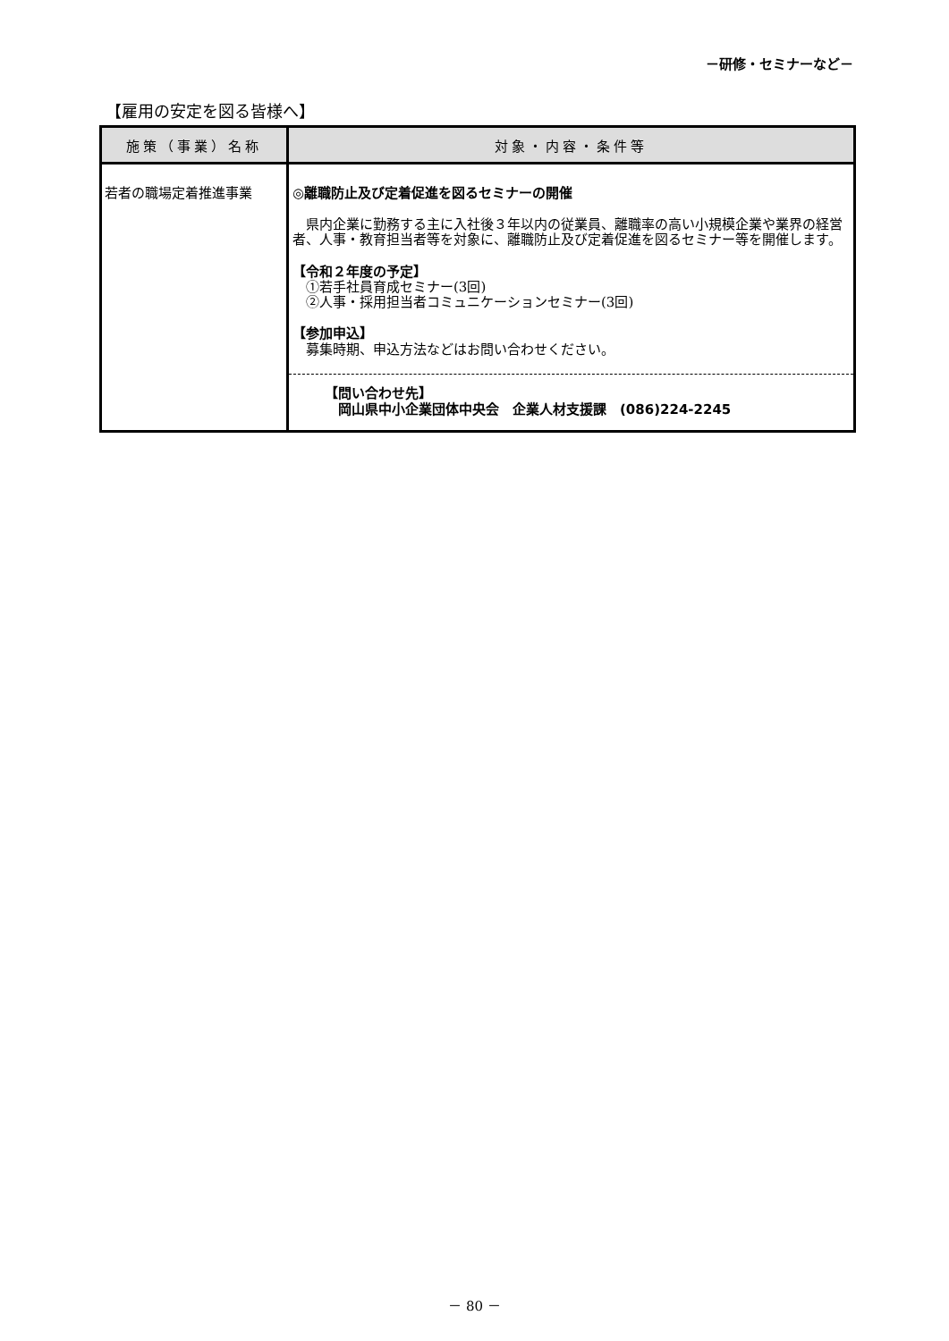－研修・セミナーなど－
【雇用の安定を図る皆様へ】
| 施策（事業）名称 | 対象・内容・条件等 |
| --- | --- |
| 若者の職場定着推進事業 | ◎離職防止及び定着促進を図るセミナーの開催 県内企業に勤務する主に入社後３年以内の従業員、離職率の高い小規模企業や業界の経営者、人事・教育担当者等を対象に、離職防止及び定着促進を図るセミナー等を開催します。 【令和２年度の予定】 ①若手社員育成セミナー(3回) ②人事・採用担当者コミュニケーションセミナー(3回) 【参加申込】 募集時期、申込方法などはお問い合わせください。 【問い合わせ先】 岡山県中小企業団体中央会 企業人材支援課 (086)224-2245 |
－ 80 －